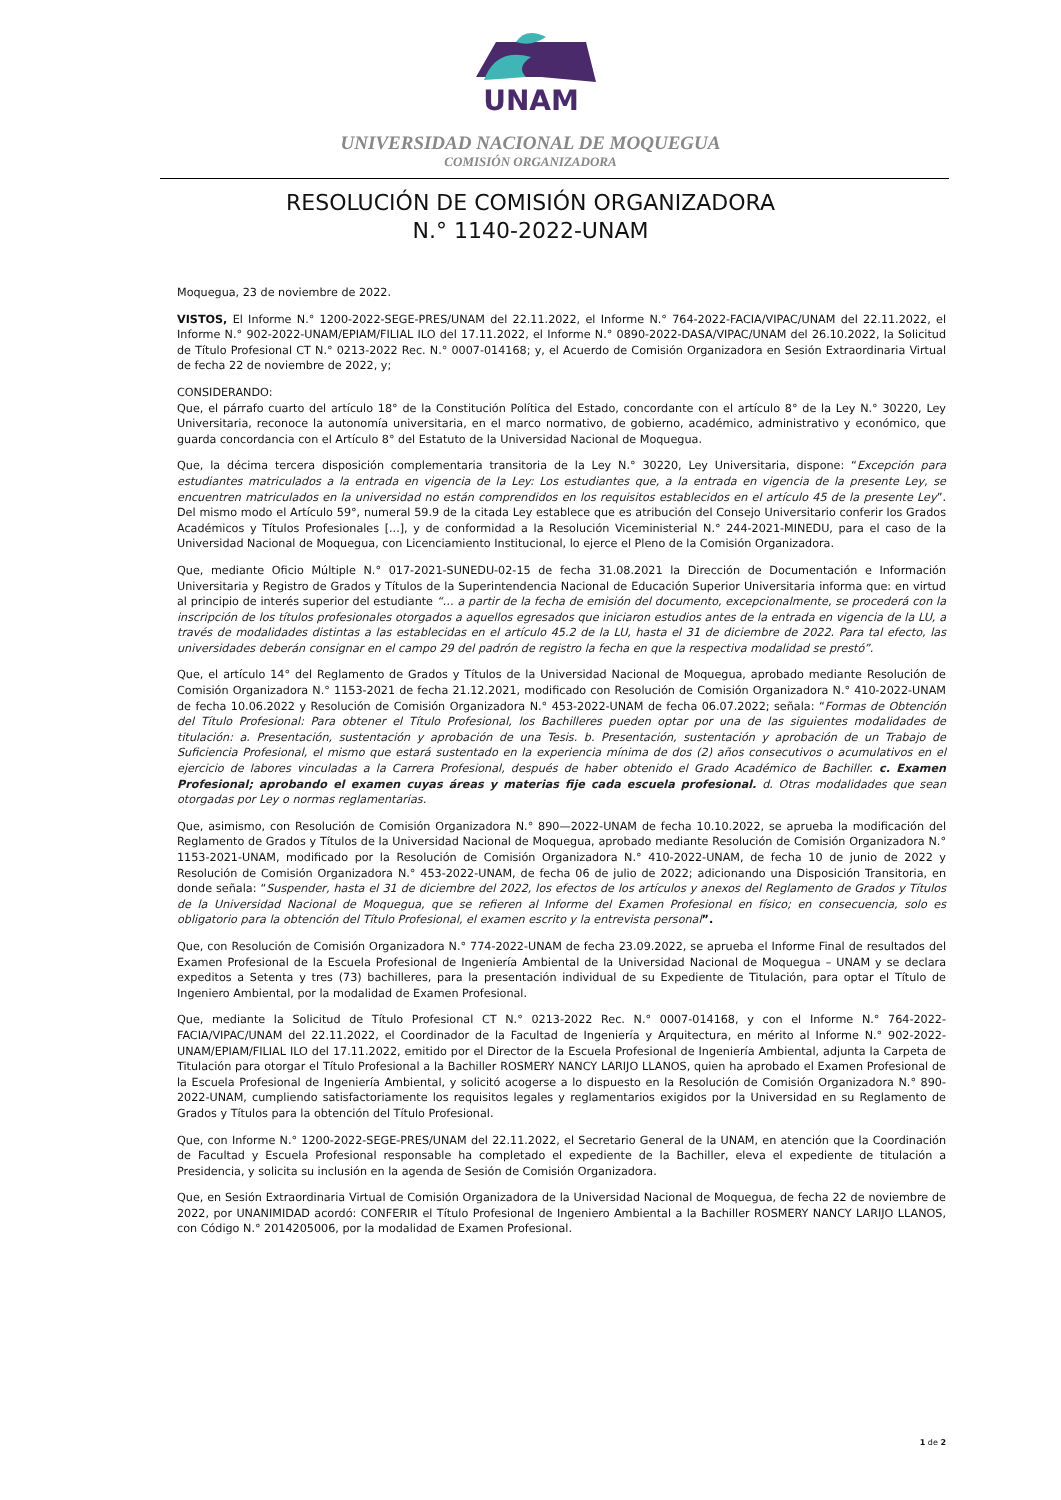UNAM
UNIVERSIDAD NACIONAL DE MOQUEGUA
COMISIÓN ORGANIZADORA
RESOLUCIÓN DE COMISIÓN ORGANIZADORA
N.° 1140-2022-UNAM
Moquegua, 23 de noviembre de 2022.
VISTOS, El Informe N.° 1200-2022-SEGE-PRES/UNAM del 22.11.2022, el Informe N.° 764-2022-FACIA/VIPAC/UNAM del 22.11.2022, el Informe N.° 902-2022-UNAM/EPIAM/FILIAL ILO del 17.11.2022, el Informe N.° 0890-2022-DASA/VIPAC/UNAM del 26.10.2022, la Solicitud de Título Profesional CT N.° 0213-2022 Rec. N.° 0007-014168; y, el Acuerdo de Comisión Organizadora en Sesión Extraordinaria Virtual de fecha 22 de noviembre de 2022, y;
CONSIDERANDO:
Que, el párrafo cuarto del artículo 18° de la Constitución Política del Estado, concordante con el artículo 8° de la Ley N.° 30220, Ley Universitaria, reconoce la autonomía universitaria, en el marco normativo, de gobierno, académico, administrativo y económico, que guarda concordancia con el Artículo 8° del Estatuto de la Universidad Nacional de Moquegua.
Que, la décima tercera disposición complementaria transitoria de la Ley N.° 30220, Ley Universitaria, dispone: “Excepción para estudiantes matriculados a la entrada en vigencia de la Ley: Los estudiantes que, a la entrada en vigencia de la presente Ley, se encuentren matriculados en la universidad no están comprendidos en los requisitos establecidos en el artículo 45 de la presente Ley”. Del mismo modo el Artículo 59°, numeral 59.9 de la citada Ley establece que es atribución del Consejo Universitario conferir los Grados Académicos y Títulos Profesionales [...], y de conformidad a la Resolución Viceministerial N.° 244-2021-MINEDU, para el caso de la Universidad Nacional de Moquegua, con Licenciamiento Institucional, lo ejerce el Pleno de la Comisión Organizadora.
Que, mediante Oficio Múltiple N.° 017-2021-SUNEDU-02-15 de fecha 31.08.2021 la Dirección de Documentación e Información Universitaria y Registro de Grados y Títulos de la Superintendencia Nacional de Educación Superior Universitaria informa que: en virtud al principio de interés superior del estudiante “… a partir de la fecha de emisión del documento, excepcionalmente, se procederá con la inscripción de los títulos profesionales otorgados a aquellos egresados que iniciaron estudios antes de la entrada en vigencia de la LU, a través de modalidades distintas a las establecidas en el artículo 45.2 de la LU, hasta el 31 de diciembre de 2022. Para tal efecto, las universidades deberán consignar en el campo 29 del padrón de registro la fecha en que la respectiva modalidad se prestó”.
Que, el artículo 14° del Reglamento de Grados y Títulos de la Universidad Nacional de Moquegua, aprobado mediante Resolución de Comisión Organizadora N.° 1153-2021 de fecha 21.12.2021, modificado con Resolución de Comisión Organizadora N.° 410-2022-UNAM de fecha 10.06.2022 y Resolución de Comisión Organizadora N.° 453-2022-UNAM de fecha 06.07.2022; señala: “Formas de Obtención del Título Profesional: Para obtener el Título Profesional, los Bachilleres pueden optar por una de las siguientes modalidades de titulación: a. Presentación, sustentación y aprobación de una Tesis. b. Presentación, sustentación y aprobación de un Trabajo de Suficiencia Profesional, el mismo que estará sustentado en la experiencia mínima de dos (2) años consecutivos o acumulativos en el ejercicio de labores vinculadas a la Carrera Profesional, después de haber obtenido el Grado Académico de Bachiller. c. Examen Profesional; aprobando el examen cuyas áreas y materias fije cada escuela profesional. d. Otras modalidades que sean otorgadas por Ley o normas reglamentarias.
Que, asimismo, con Resolución de Comisión Organizadora N.° 890—2022-UNAM de fecha 10.10.2022, se aprueba la modificación del Reglamento de Grados y Títulos de la Universidad Nacional de Moquegua, aprobado mediante Resolución de Comisión Organizadora N.° 1153-2021-UNAM, modificado por la Resolución de Comisión Organizadora N.° 410-2022-UNAM, de fecha 10 de junio de 2022 y Resolución de Comisión Organizadora N.° 453-2022-UNAM, de fecha 06 de julio de 2022; adicionando una Disposición Transitoria, en donde señala: “Suspender, hasta el 31 de diciembre del 2022, los efectos de los artículos y anexos del Reglamento de Grados y Títulos de la Universidad Nacional de Moquegua, que se refieren al Informe del Examen Profesional en físico; en consecuencia, solo es obligatorio para la obtención del Título Profesional, el examen escrito y la entrevista personal”.
Que, con Resolución de Comisión Organizadora N.° 774-2022-UNAM de fecha 23.09.2022, se aprueba el Informe Final de resultados del Examen Profesional de la Escuela Profesional de Ingeniería Ambiental de la Universidad Nacional de Moquegua – UNAM y se declara expeditos a Setenta y tres (73) bachilleres, para la presentación individual de su Expediente de Titulación, para optar el Título de Ingeniero Ambiental, por la modalidad de Examen Profesional.
Que, mediante la Solicitud de Título Profesional CT N.° 0213-2022 Rec. N.° 0007-014168, y con el Informe N.° 764-2022-FACIA/VIPAC/UNAM del 22.11.2022, el Coordinador de la Facultad de Ingeniería y Arquitectura, en mérito al Informe N.° 902-2022-UNAM/EPIAM/FILIAL ILO del 17.11.2022, emitido por el Director de la Escuela Profesional de Ingeniería Ambiental, adjunta la Carpeta de Titulación para otorgar el Título Profesional a la Bachiller ROSMERY NANCY LARIJO LLANOS, quien ha aprobado el Examen Profesional de la Escuela Profesional de Ingeniería Ambiental, y solicitó acogerse a lo dispuesto en la Resolución de Comisión Organizadora N.° 890-2022-UNAM, cumpliendo satisfactoriamente los requisitos legales y reglamentarios exigidos por la Universidad en su Reglamento de Grados y Títulos para la obtención del Título Profesional.
Que, con Informe N.° 1200-2022-SEGE-PRES/UNAM del 22.11.2022, el Secretario General de la UNAM, en atención que la Coordinación de Facultad y Escuela Profesional responsable ha completado el expediente de la Bachiller, eleva el expediente de titulación a Presidencia, y solicita su inclusión en la agenda de Sesión de Comisión Organizadora.
Que, en Sesión Extraordinaria Virtual de Comisión Organizadora de la Universidad Nacional de Moquegua, de fecha 22 de noviembre de 2022, por UNANIMIDAD acordó: CONFERIR el Título Profesional de Ingeniero Ambiental a la Bachiller ROSMERY NANCY LARIJO LLANOS, con Código N.° 2014205006, por la modalidad de Examen Profesional.
1 de 2